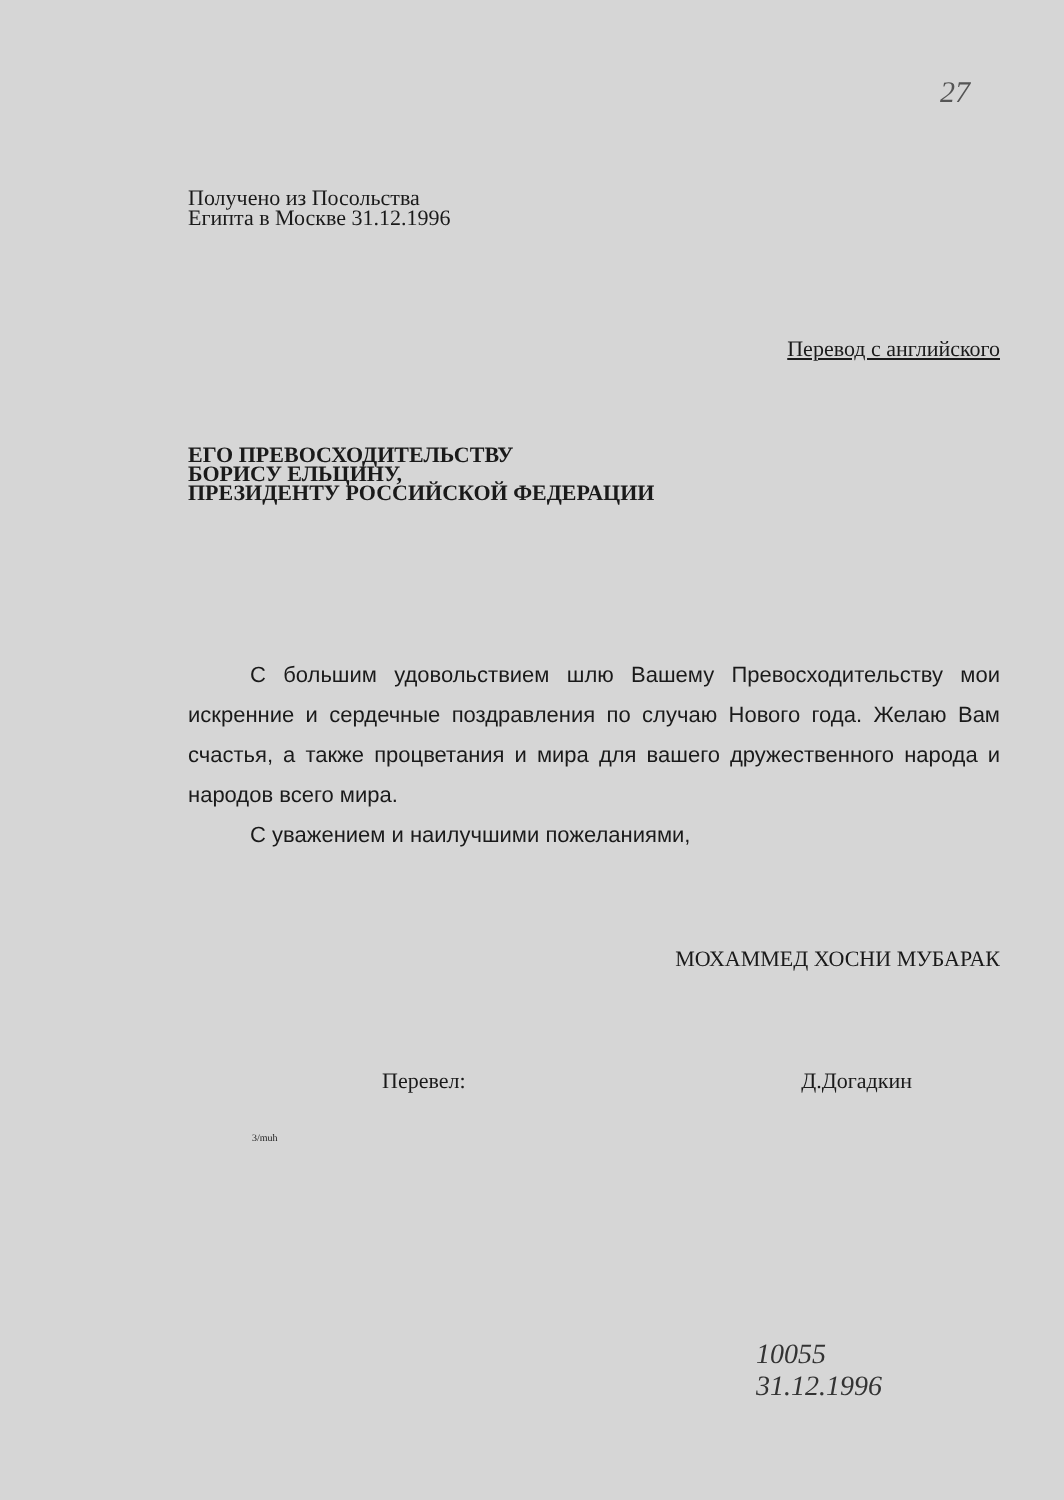27
Получено из Посольства
Египта в Москве 31.12.1996
Перевод с английского
ЕГО ПРЕВОСХОДИТЕЛЬСТВУ
БОРИСУ ЕЛЬЦИНУ,
ПРЕЗИДЕНТУ РОССИЙСКОЙ ФЕДЕРАЦИИ
С большим удовольствием шлю Вашему Превосходительству мои искренние и сердечные поздравления по случаю Нового года. Желаю Вам счастья, а также процветания и мира для вашего дружественного народа и народов всего мира.
С уважением и наилучшими пожеланиями,
МОХАММЕД ХОСНИ МУБАРАК
Перевел: Д.Догадкин
3/muh
10055
31.12.1996